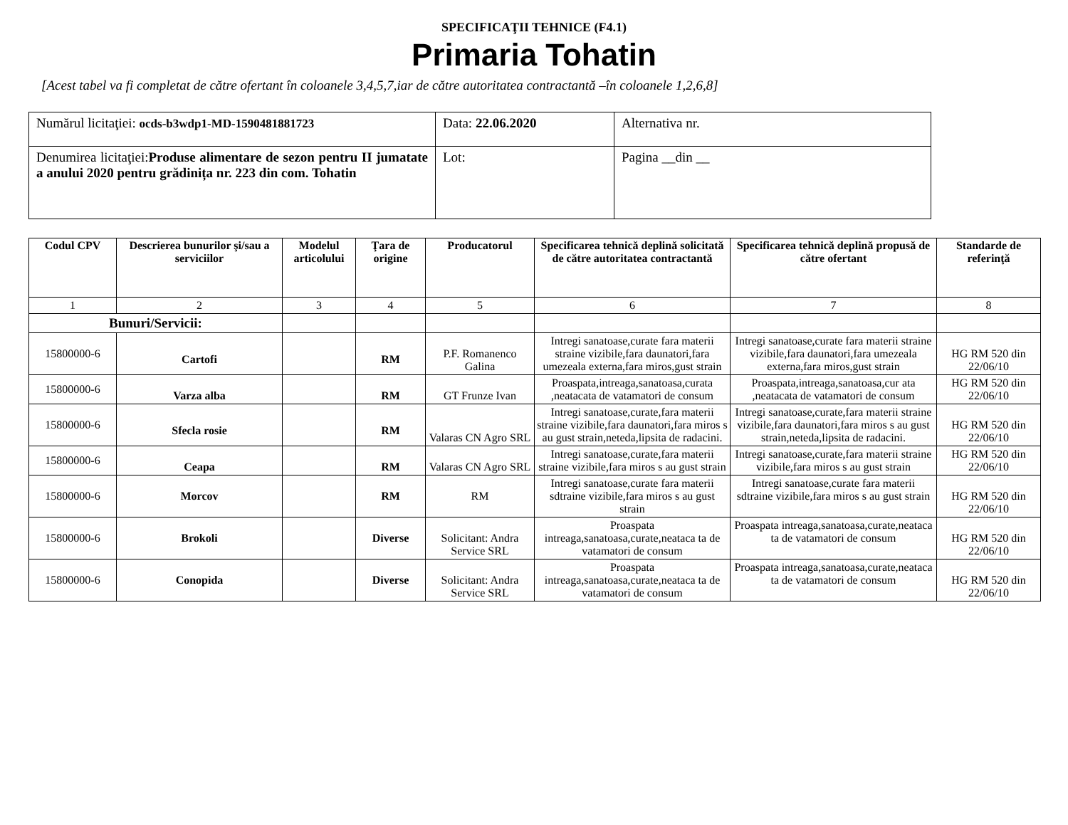SPECIFICAŢII TEHNICE (F4.1)
Primaria Tohatin
[Acest tabel va fi completat de către ofertant în coloanele 3,4,5,7,iar de către autoritatea contractantă –în coloanele 1,2,6,8]
| Numărul licitaţiei: ocds-b3wdp1-MD-1590481881723 | Data: 22.06.2020 | Alternativa nr. |
| Denumirea licitaţiei: Produse alimentare de sezon pentru II jumatate a anului 2020 pentru grădinița nr. 223 din com. Tohatin | Lot: | Pagina __din __ |
| Codul CPV | Descrierea bunurilor şi/sau a serviciilor | Modelul articolului | Ţara de origine | Producatorul | Specificarea tehnică deplină solicitată de către autoritatea contractantă | Specificarea tehnică deplină propusă de către ofertant | Standarde de referinţă |
| --- | --- | --- | --- | --- | --- | --- | --- |
| 1 | 2 | 3 | 4 | 5 | 6 | 7 | 8 |
| Bunuri/Servicii: | | | | | | | |
| 15800000-6 | Cartofi | | RM | P.F. Romanenco Galina | Intregi sanatoase,curate fara materii straine vizibile,fara daunatori,fara umezeala externa,fara miros,gust strain | Intregi sanatoase,curate fara materii straine vizibile,fara daunatori,fara umezeala externa,fara miros,gust strain | HG RM 520 din 22/06/10 |
| 15800000-6 | Varza alba | | RM | GT Frunze Ivan | Proaspata,intreaga,sanatoasa,curata ,neatacata de vatamatori de consum | Proaspata,intreaga,sanatoasa,cur ata ,neatacata de vatamatori de consum | HG RM 520 din 22/06/10 |
| 15800000-6 | Sfecla rosie | | RM | Valaras CN Agro SRL | Intregi sanatoase,curate,fara materii straine vizibile,fara daunatori,fara miros s au gust strain,neteda,lipsita de radacini. | Intregi sanatoase,curate,fara materii straine vizibile,fara daunatori,fara miros s au gust strain,neteda,lipsita de radacini. | HG RM 520 din 22/06/10 |
| 15800000-6 | Ceapa | | RM | Valaras CN Agro SRL | Intregi sanatoase,curate,fara materii straine vizibile,fara miros s au gust strain | Intregi sanatoase,curate,fara materii straine vizibile,fara miros s au gust strain | HG RM 520 din 22/06/10 |
| 15800000-6 | Morcov | | RM | RM | Intregi sanatoase,curate fara materii sdtraine vizibile,fara miros s au gust strain | Intregi sanatoase,curate fara materii sdtraine vizibile,fara miros s au gust strain | HG RM 520 din 22/06/10 |
| 15800000-6 | Brokoli | | Diverse | Solicitant: Andra Service SRL | Proaspata intreaga,sanatoasa,curate,neataca ta de vatamatori de consum | Proaspata intreaga,sanatoasa,curate,neataca ta de vatamatori de consum | HG RM 520 din 22/06/10 |
| 15800000-6 | Conopida | | Diverse | Solicitant: Andra Service SRL | Proaspata intreaga,sanatoasa,curate,neataca ta de vatamatori de consum | Proaspata intreaga,sanatoasa,curate,neataca ta de vatamatori de consum | HG RM 520 din 22/06/10 |